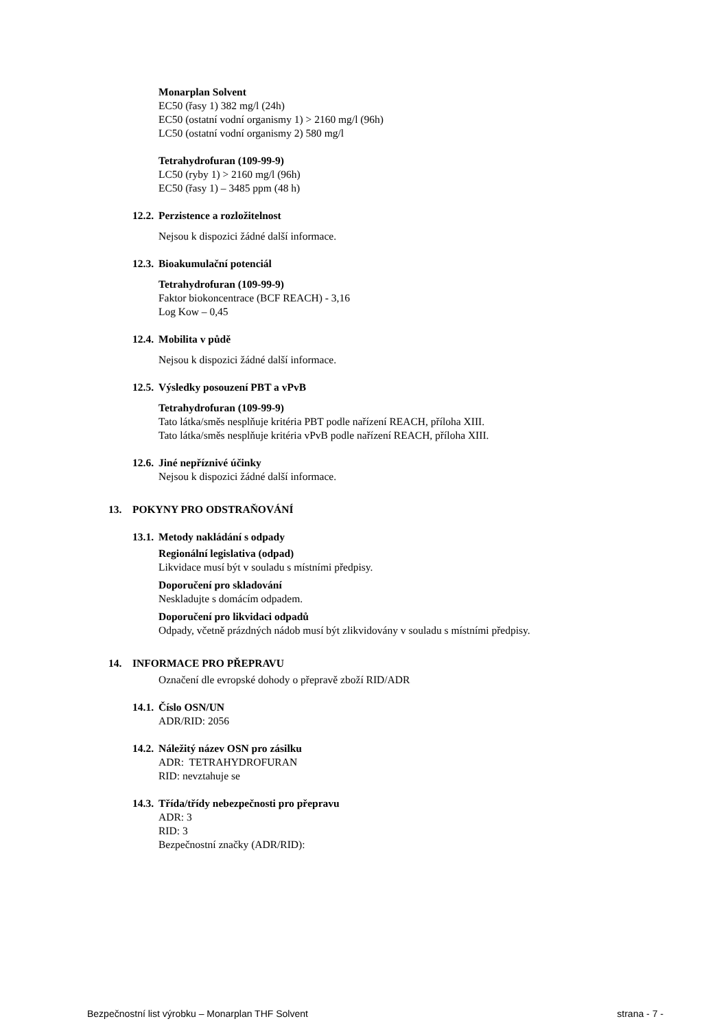Monarplan Solvent
EC50 (řasy 1) 382 mg/l (24h)
EC50 (ostatní vodní organismy 1) > 2160 mg/l (96h)
LC50 (ostatní vodní organismy 2) 580 mg/l
Tetrahydrofuran (109-99-9)
LC50 (ryby 1) > 2160 mg/l (96h)
EC50 (řasy 1) – 3485 ppm (48 h)
12.2. Perzistence a rozložitelnost
Nejsou k dispozici žádné další informace.
12.3. Bioakumulační potenciál
Tetrahydrofuran (109-99-9)
Faktor biokoncentrace (BCF REACH) - 3,16
Log Kow – 0,45
12.4. Mobilita v půdě
Nejsou k dispozici žádné další informace.
12.5. Výsledky posouzení PBT a vPvB
Tetrahydrofuran (109-99-9)
Tato látka/směs nesplňuje kritéria PBT podle nařízení REACH, příloha XIII.
Tato látka/směs nesplňuje kritéria vPvB podle nařízení REACH, příloha XIII.
12.6. Jiné nepříznivé účinky
Nejsou k dispozici žádné další informace.
13. POKYNY PRO ODSTRAŇOVÁNÍ
13.1. Metody nakládání s odpady
Regionální legislativa (odpad)
Likvidace musí být v souladu s místními předpisy.
Doporučení pro skladování
Neskladujte s domácím odpadem.
Doporučení pro likvidaci odpadů
Odpady, včetně prázdných nádob musí být zlikvidovány v souladu s místními předpisy.
14. INFORMACE PRO PŘEPRAVU
Označení dle evropské dohody o přepravě zboží RID/ADR
14.1. Číslo OSN/UN
ADR/RID: 2056
14.2. Náležitý název OSN pro zásilku
ADR: TETRAHYDROFURAN
RID: nevztahuje se
14.3. Třída/třídy nebezpečnosti pro přepravu
ADR: 3
RID: 3
Bezpečnostní značky (ADR/RID):
Bezpečnostní list výrobku – Monarplan THF Solvent strana - 7 -